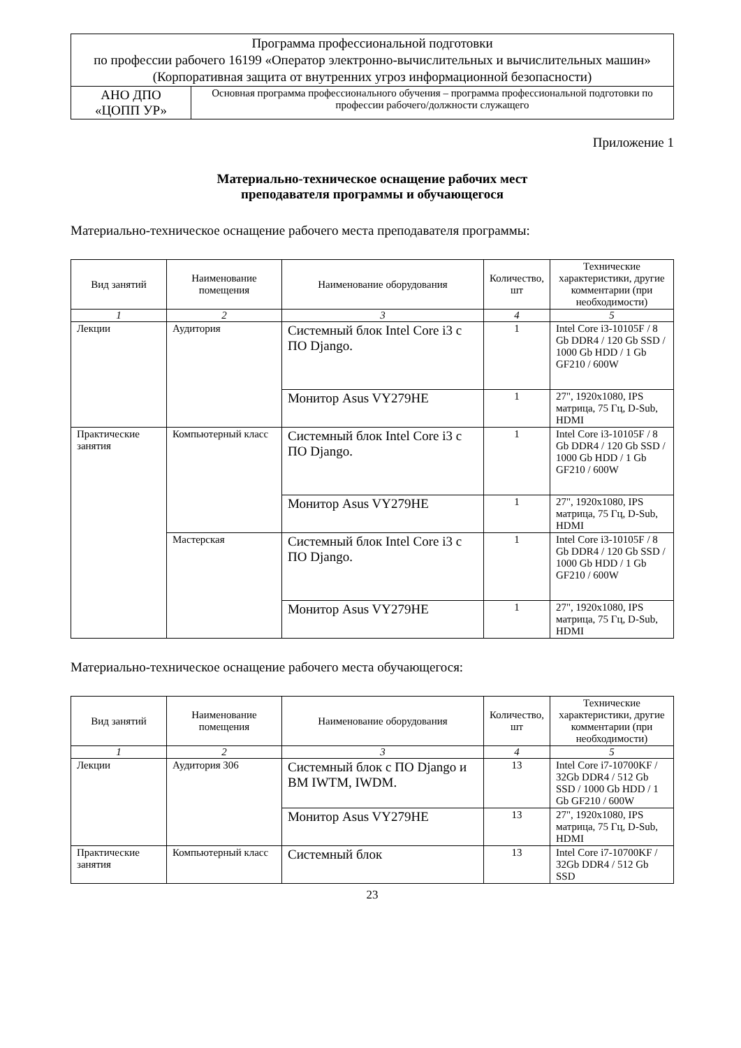| Программа профессиональной подготовки по профессии рабочего 16199 «Оператор электронно-вычислительных и вычислительных машин» (Корпоративная защита от внутренних угроз информационной безопасности) | |
| АНО ДПО «ЦОПП УР» | Основная программа профессионального обучения – программа профессиональной подготовки по профессии рабочего/должности служащего |
Приложение 1
Материально-техническое оснащение рабочих мест
преподавателя программы и обучающегося
Материально-техническое оснащение рабочего места преподавателя программы:
| Вид занятий | Наименование помещения | Наименование оборудования | Количество, шт | Технические характеристики, другие комментарии (при необходимости) |
| --- | --- | --- | --- | --- |
| 1 | 2 | 3 | 4 | 5 |
| Лекции | Аудитория | Системный блок Intel Core i3 с ПО Django. | 1 | Intel Core i3-10105F / 8 Gb DDR4 / 120 Gb SSD / 1000 Gb HDD / 1 Gb GF210 / 600W |
| | | Монитор Asus VY279HE | 1 | 27", 1920x1080, IPS матрица, 75 Гц, D-Sub, HDMI |
| Практические занятия | Компьютерный класс | Системный блок Intel Core i3 с ПО Django. | 1 | Intel Core i3-10105F / 8 Gb DDR4 / 120 Gb SSD / 1000 Gb HDD / 1 Gb GF210 / 600W |
| | | Монитор Asus VY279HE | 1 | 27", 1920x1080, IPS матрица, 75 Гц, D-Sub, HDMI |
| | Мастерская | Системный блок Intel Core i3 с ПО Django. | 1 | Intel Core i3-10105F / 8 Gb DDR4 / 120 Gb SSD / 1000 Gb HDD / 1 Gb GF210 / 600W |
| | | Монитор Asus VY279HE | 1 | 27", 1920x1080, IPS матрица, 75 Гц, D-Sub, HDMI |
Материально-техническое оснащение рабочего места обучающегося:
| Вид занятий | Наименование помещения | Наименование оборудования | Количество, шт | Технические характеристики, другие комментарии (при необходимости) |
| --- | --- | --- | --- | --- |
| 1 | 2 | 3 | 4 | 5 |
| Лекции | Аудитория 306 | Системный блок с ПО Django и ВМ IWTM, IWDM. | 13 | Intel Core i7-10700KF / 32Gb DDR4 / 512 Gb SSD / 1000 Gb HDD / 1 Gb GF210 / 600W |
| | | Монитор Asus VY279HE | 13 | 27", 1920x1080, IPS матрица, 75 Гц, D-Sub, HDMI |
| Практические занятия | Компьютерный класс | Системный блок | 13 | Intel Core i7-10700KF / 32Gb DDR4 / 512 Gb SSD |
23